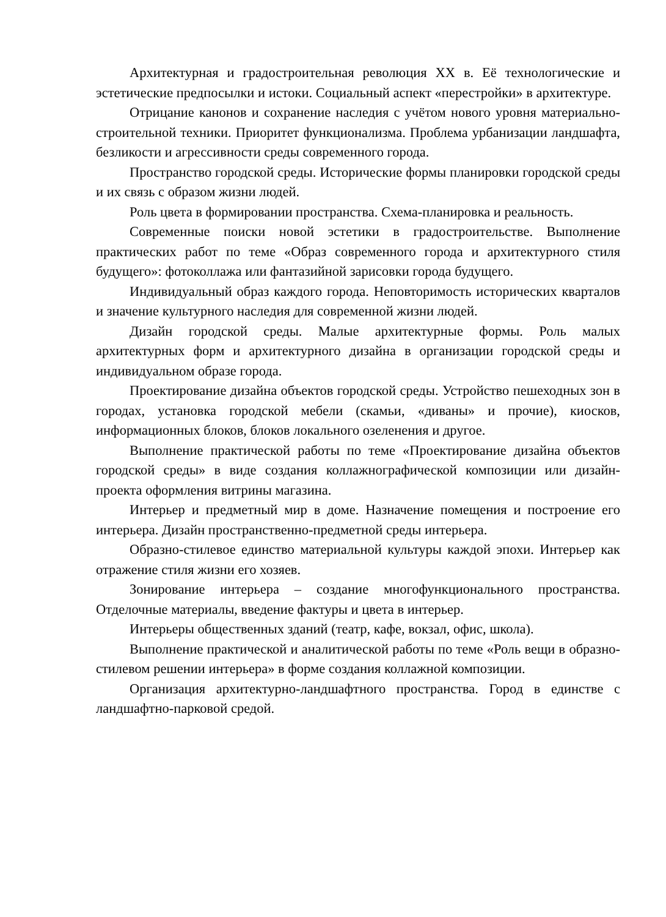Архитектурная и градостроительная революция XX в. Её технологические и эстетические предпосылки и истоки. Социальный аспект «перестройки» в архитектуре.
Отрицание канонов и сохранение наследия с учётом нового уровня материально-строительной техники. Приоритет функционализма. Проблема урбанизации ландшафта, безликости и агрессивности среды современного города.
Пространство городской среды. Исторические формы планировки городской среды и их связь с образом жизни людей.
Роль цвета в формировании пространства. Схема-планировка и реальность.
Современные поиски новой эстетики в градостроительстве. Выполнение практических работ по теме «Образ современного города и архитектурного стиля будущего»: фотоколлажа или фантазийной зарисовки города будущего.
Индивидуальный образ каждого города. Неповторимость исторических кварталов и значение культурного наследия для современной жизни людей.
Дизайн городской среды. Малые архитектурные формы. Роль малых архитектурных форм и архитектурного дизайна в организации городской среды и индивидуальном образе города.
Проектирование дизайна объектов городской среды. Устройство пешеходных зон в городах, установка городской мебели (скамьи, «диваны» и прочие), киосков, информационных блоков, блоков локального озеленения и другое.
Выполнение практической работы по теме «Проектирование дизайна объектов городской среды» в виде создания коллажнографической композиции или дизайн-проекта оформления витрины магазина.
Интерьер и предметный мир в доме. Назначение помещения и построение его интерьера. Дизайн пространственно-предметной среды интерьера.
Образно-стилевое единство материальной культуры каждой эпохи. Интерьер как отражение стиля жизни его хозяев.
Зонирование интерьера – создание многофункционального пространства. Отделочные материалы, введение фактуры и цвета в интерьер.
Интерьеры общественных зданий (театр, кафе, вокзал, офис, школа).
Выполнение практической и аналитической работы по теме «Роль вещи в образно-стилевом решении интерьера» в форме создания коллажной композиции.
Организация архитектурно-ландшафтного пространства. Город в единстве с ландшафтно-парковой средой.